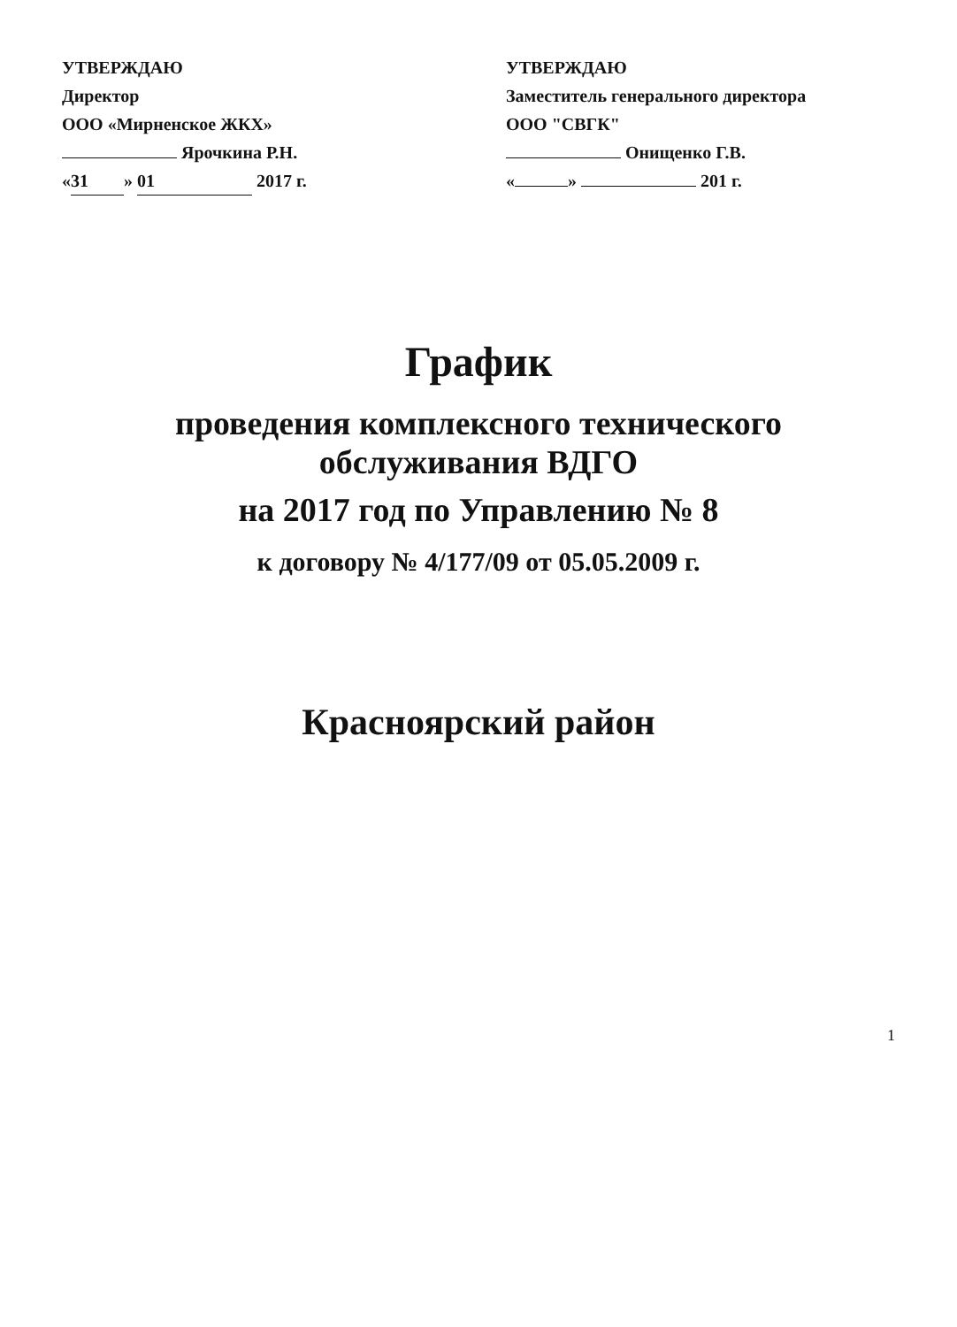УТВЕРЖДАЮ
Директор
ООО «Мирненское ЖКХ»
Ярочкина Р.Н.
« 31 » 01 2017 г.
УТВЕРЖДАЮ
Заместитель генерального директора
ООО "СВГК"
Онищенко Г.В.
« » 201 г.
График
проведения комплексного технического обслуживания ВДГО
на 2017 год по Управлению № 8
к договору № 4/177/09 от 05.05.2009 г.
Красноярский район
1